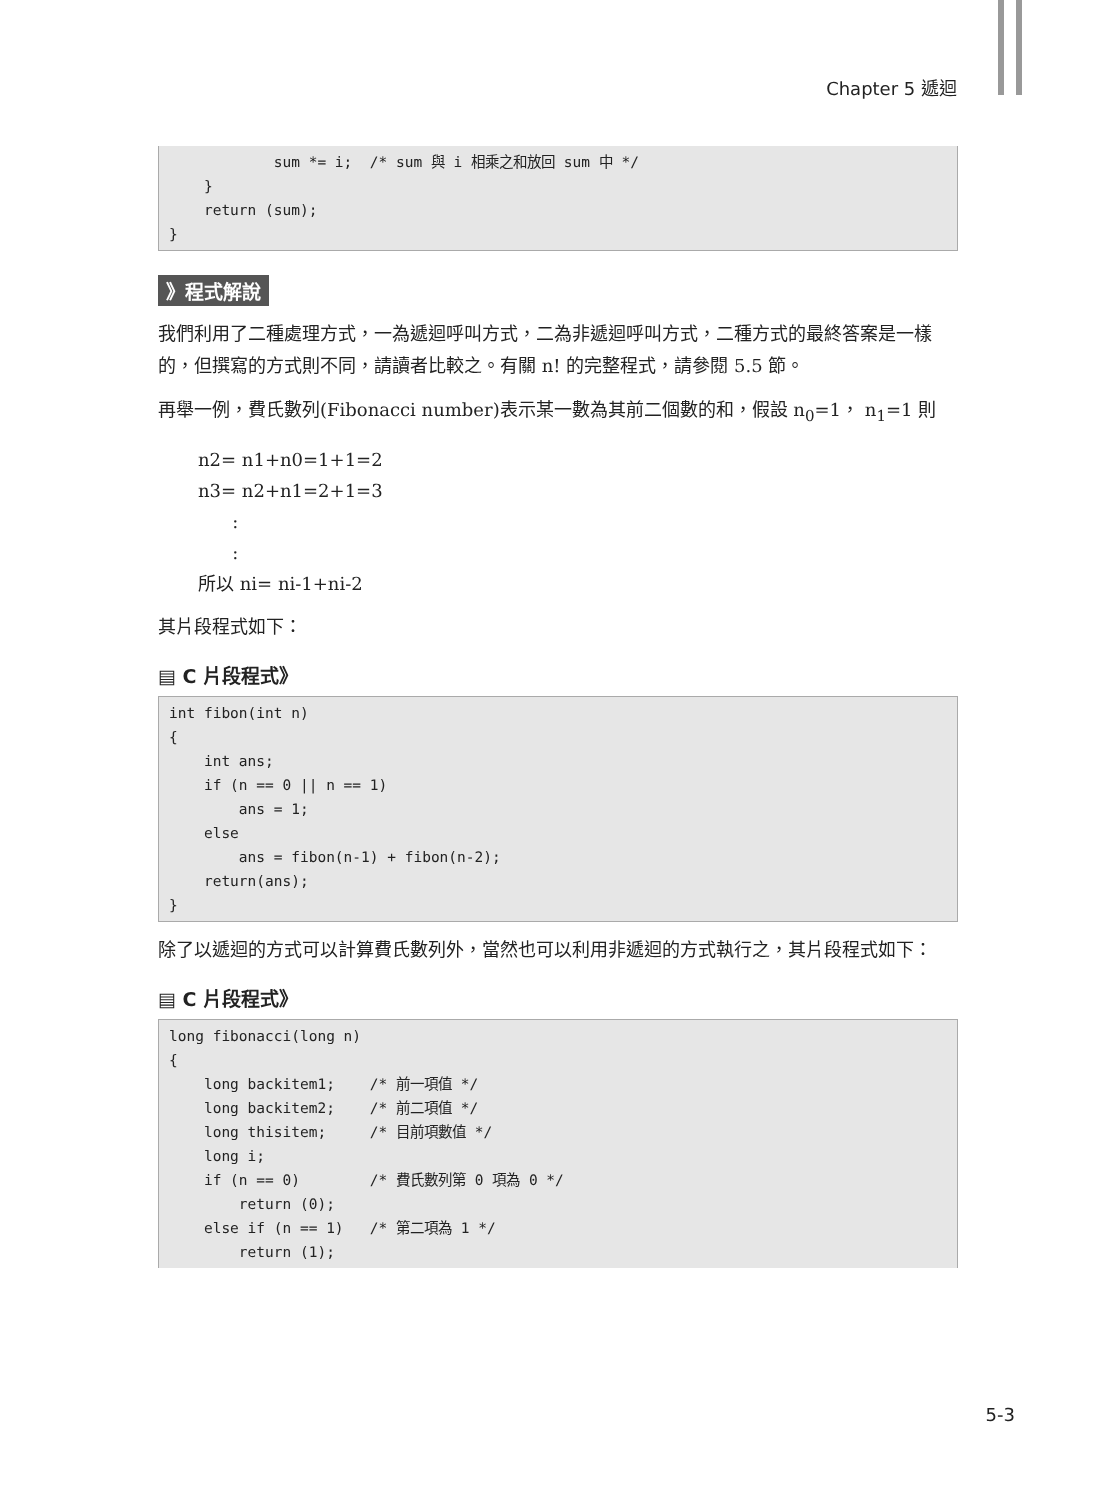Chapter 5 遞迴
            sum *= i;  /* sum 與 i 相乘之和放回 sum 中 */
    }
    return (sum);
}
》程式解說
我們利用了二種處理方式，一為遞迴呼叫方式，二為非遞迴呼叫方式，二種方式的最終答案是一樣的，但撰寫的方式則不同，請讀者比較之。有關 n! 的完整程式，請參閱 5.5 節。
再舉一例，費氏數列(Fibonacci number)表示某一數為其前二個數的和，假設 n<sub>0</sub>=1， n<sub>1</sub>=1 則
n2= n1+n0=1+1=2
n3= n2+n1=2+1=3
:
:
所以 ni= ni-1+ni-2
其片段程式如下：
▤ C 片段程式》
int fibon(int n)
{
    int ans;
    if (n == 0 || n == 1)
        ans = 1;
    else
        ans = fibon(n-1) + fibon(n-2);
    return(ans);
}
除了以遞迴的方式可以計算費氏數列外，當然也可以利用非遞迴的方式執行之，其片段程式如下：
▤ C 片段程式》
long fibonacci(long n)
{
    long backitem1;    /* 前一項值 */
    long backitem2;    /* 前二項值 */
    long thisitem;     /* 目前項數值 */
    long i;
    if (n == 0)        /* 費氏數列第 0 項為 0 */
        return (0);
    else if (n == 1)   /* 第二項為 1 */
        return (1);
5-3